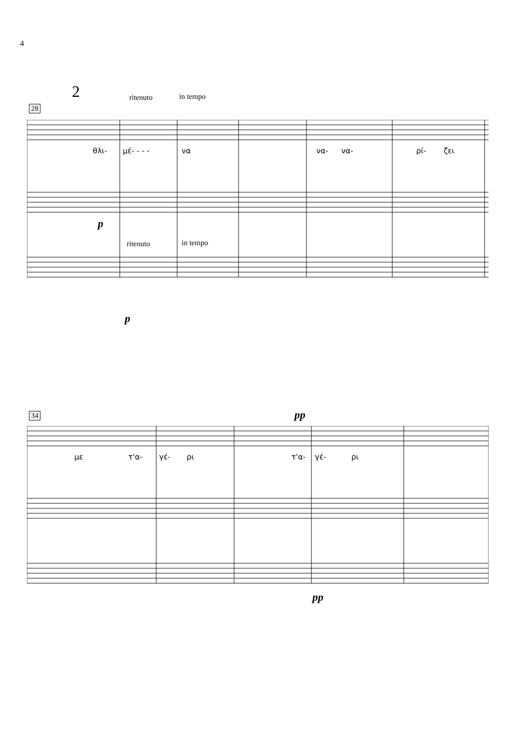4
2 ritenuto in tempo
28
θλι- μέ- - - - να να- να- ρί- ζει
p
ritenuto in tempo
p
34 pp
με τ'α- γέ- ρι τ'α- γέ- ρι
pp